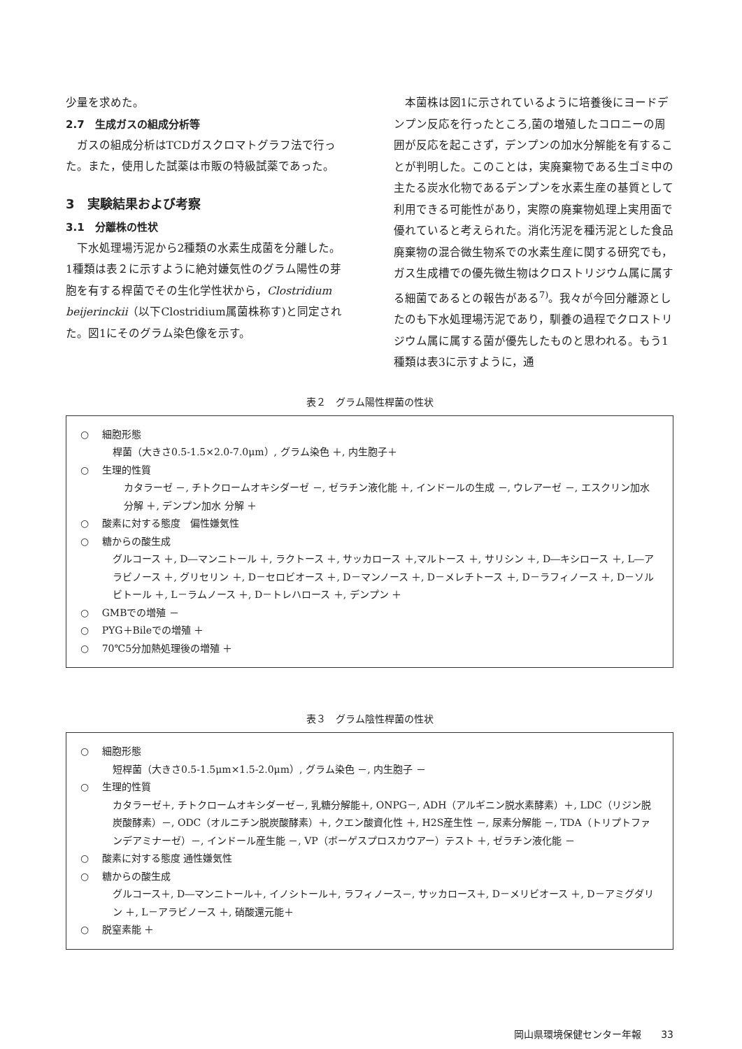少量を求めた。
2.7　生成ガスの組成分析等
ガスの組成分析はTCDガスクロマトグラフ法で行った。また，使用した試薬は市販の特級試薬であった。
3　実験結果および考察
3.1　分離株の性状
下水処理場汚泥から2種類の水素生成菌を分離した。1種類は表２に示すように絶対嫌気性のグラム陽性の芽胞を有する桿菌でその生化学性状から，Clostridium beijerinckii（以下Clostridium属菌株称す)と同定された。図1にそのグラム染色像を示す。
本菌株は図1に示されているように培養後にヨードデンプン反応を行ったところ,菌の増殖したコロニーの周囲が反応を起こさず，デンプンの加水分解能を有することが判明した。このことは，実廃棄物である生ゴミ中の主たる炭水化物であるデンプンを水素生産の基質として利用できる可能性があり，実際の廃棄物処理上実用面で優れていると考えられた。消化汚泥を種汚泥とした食品廃棄物の混合微生物系での水素生産に関する研究でも，ガス生成槽での優先微生物はクロストリジウム属に属する細菌であるとの報告がある<sup>7)</sup>。我々が今回分離源としたのも下水処理場汚泥であり，馴養の過程でクロストリジウム属に属する菌が優先したものと思われる。もう1種類は表3に示すように，通
表２　グラム陽性桿菌の性状
○　 細胞形態
桿菌（大きさ0.5-1.5×2.0-7.0μm）, グラム染色 ＋, 内生胞子＋
○　 生理的性質
カタラーゼ －, チトクロームオキシダーゼ －, ゼラチン液化能 ＋, インドールの生成 －, ウレアーゼ －, エスクリン加水分解 ＋, デンプン加水 分解 ＋
○　 酸素に対する態度　偏性嫌気性
○　 糖からの酸生成
グルコース ＋, D―マンニトール ＋, ラクトース ＋, サッカロース ＋,マルトース ＋, サリシン ＋, D―キシロース ＋, L―アラビノース ＋, グリセリン ＋, D－セロビオース ＋, D－マンノース ＋, D－メレチトース ＋, D－ラフィノース ＋, D－ソルビトール ＋, L－ラムノース ＋, D－トレハロース ＋, デンプン ＋
○　 GMBでの増殖 －
○　 PYG＋Bileでの増殖 ＋
○　 70℃5分加熱処理後の増殖 ＋
表３　グラム陰性桿菌の性状
○　 細胞形態
短桿菌（大きさ0.5-1.5μm×1.5-2.0μm）, グラム染色 －, 内生胞子 －
○　 生理的性質
カタラーゼ＋, チトクロームオキシダーゼ－, 乳糖分解能＋, ONPG－, ADH（アルギニン脱水素酵素）＋, LDC（リジン脱炭酸酵素）－, ODC（オルニチン脱炭酸酵素）＋, クエン酸資化性 ＋, H2S産生性 －, 尿素分解能 －, TDA（トリプトファンデアミナーゼ）－, インドール産生能 －, VP（ボーゲスプロスカウアー）テスト ＋, ゼラチン液化能 －
○　 酸素に対する態度 通性嫌気性
○　 糖からの酸生成
グルコース＋, D―マンニトール＋, イノシトール＋, ラフィノース－, サッカロース＋, D－メリビオース ＋, D－アミグダリン ＋, L－アラビノース ＋, 硝酸還元能＋
○　 脱窒素能 ＋
岡山県環境保健センター年報　　33